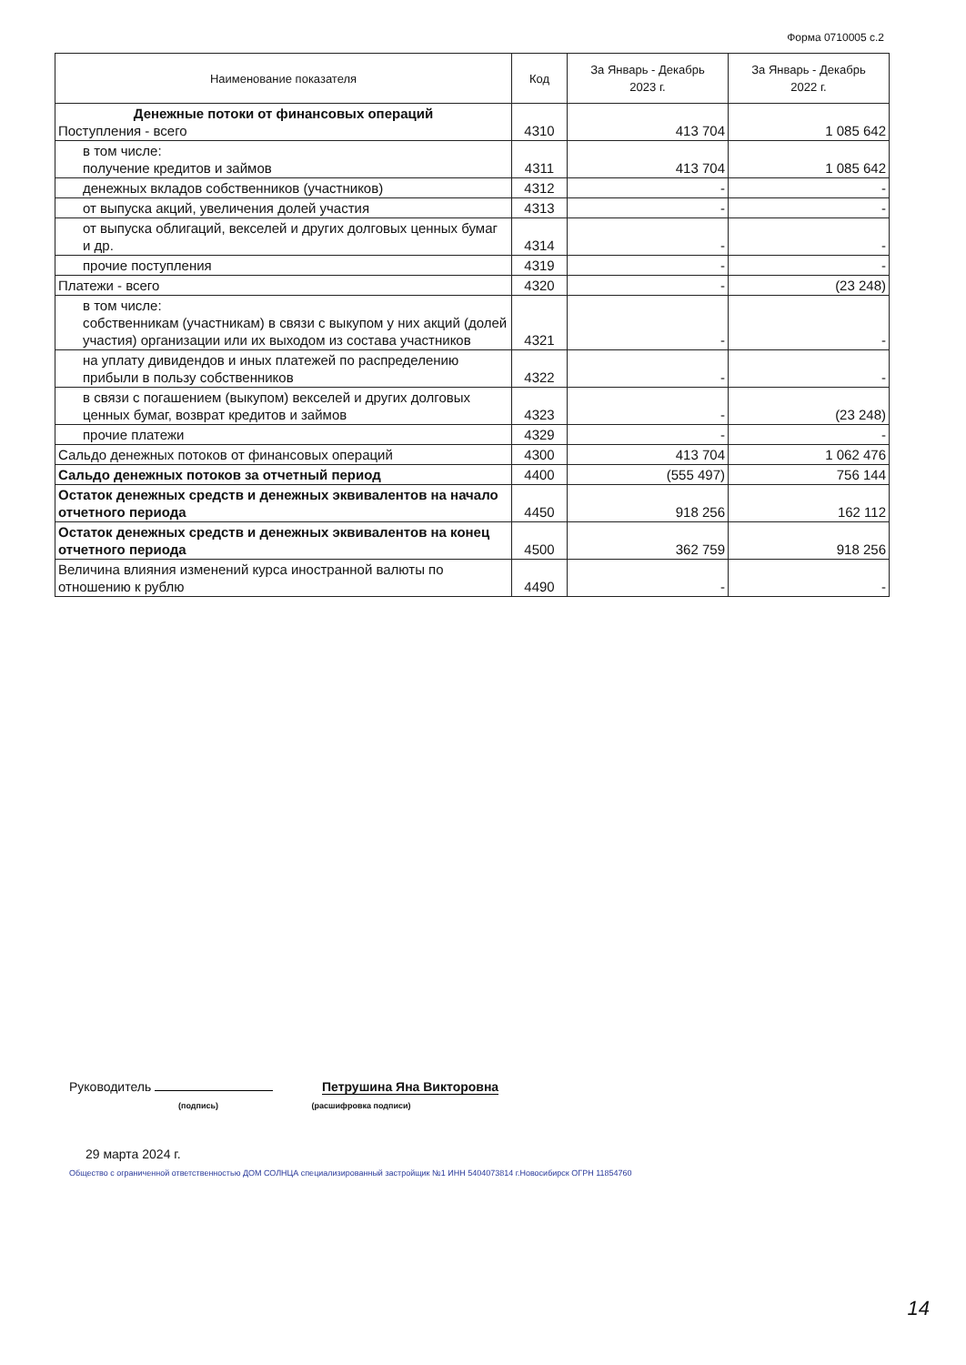Форма 0710005 с.2
| Наименование показателя | Код | За Январь - Декабрь 2023 г. | За Январь - Декабрь 2022 г. |
| --- | --- | --- | --- |
| Денежные потоки от финансовых операций Поступления - всего | 4310 | 413 704 | 1 085 642 |
| в том числе: получение кредитов и займов | 4311 | 413 704 | 1 085 642 |
| денежных вкладов собственников (участников) | 4312 | - | - |
| от выпуска акций, увеличения долей участия | 4313 | - | - |
| от выпуска облигаций, векселей и других долговых ценных бумаг и др. | 4314 | - | - |
| прочие поступления | 4319 | - | - |
| Платежи - всего | 4320 | - | (23 248) |
| в том числе: собственникам (участникам) в связи с выкупом у них акций (долей участия) организации или их выходом из состава участников | 4321 | - | - |
| на уплату дивидендов и иных платежей по распределению прибыли в пользу собственников | 4322 | - | - |
| в связи с погашением (выкупом) векселей и других долговых ценных бумаг, возврат кредитов и займов | 4323 | - | (23 248) |
| прочие платежи | 4329 | - | - |
| Сальдо денежных потоков от финансовых операций | 4300 | 413 704 | 1 062 476 |
| Сальдо денежных потоков за отчетный период | 4400 | (555 497) | 756 144 |
| Остаток денежных средств и денежных эквивалентов на начало отчетного периода | 4450 | 918 256 | 162 112 |
| Остаток денежных средств и денежных эквивалентов на конец отчетного периода | 4500 | 362 759 | 918 256 |
| Величина влияния изменений курса иностранной валюты по отношению к рублю | 4490 | - | - |
Руководитель Петрушина Яна Викторовна
(подпись) (расшифровка подписи)
29 марта 2024 г.
Общество с ограниченной ответственностью ДОМ СОЛНЦА специализированный застройщик №1 ИНН 5404073814 г.Новосибирск ОГРН 11854760
14